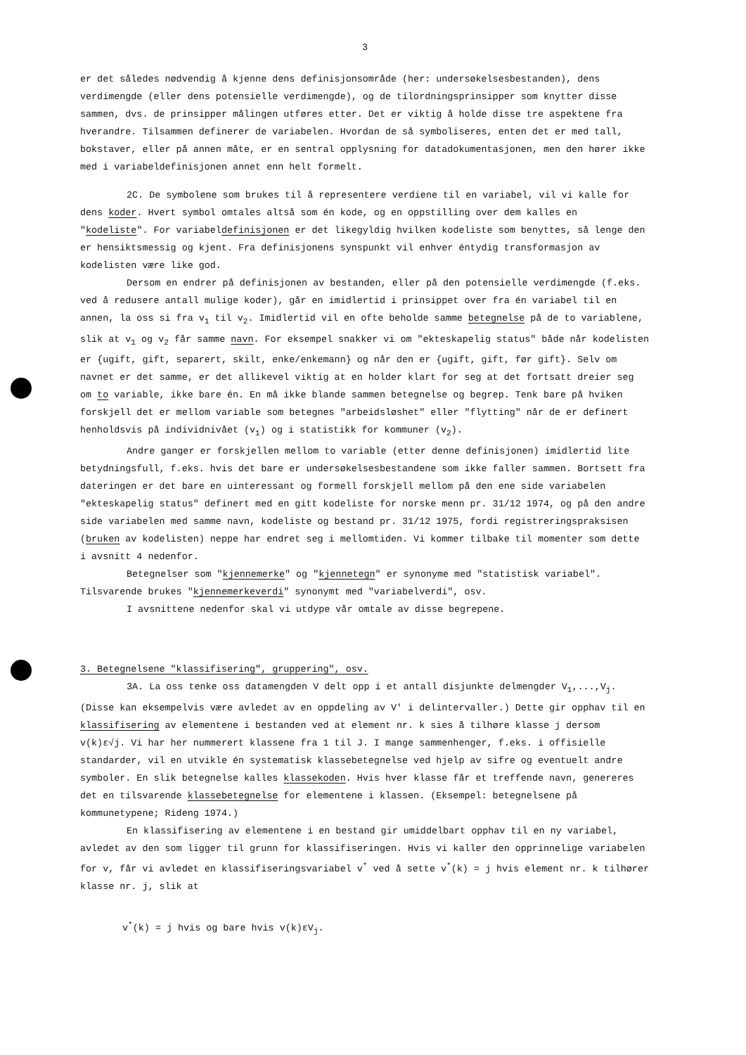3
er det således nødvendig å kjenne dens definisjonsområde (her: undersøkelsesbestanden), dens verdimengde (eller dens potensielle verdimengde), og de tilordningsprinsipper som knytter disse sammen, dvs. de prinsipper målingen utføres etter. Det er viktig å holde disse tre aspektene fra hverandre. Tilsammen definerer de variabelen. Hvordan de så symboliseres, enten det er med tall, bokstaver, eller på annen måte, er en sentral opplysning for datadokumentasjonen, men den hører ikke med i variabeldefinisjonen annet enn helt formelt.
2C. De symbolene som brukes til å representere verdiene til en variabel, vil vi kalle for dens koder. Hvert symbol omtales altså som én kode, og en oppstilling over dem kalles en "kodeliste". For variabeldefinisjonen er det likegyldig hvilken kodeliste som benyttes, så lenge den er hensiktsmessig og kjent. Fra definisjonens synspunkt vil enhver éntydig transformasjon av kodelisten være like god.
Dersom en endrer på definisjonen av bestanden, eller på den potensielle verdimengde (f.eks. ved å redusere antall mulige koder), går en imidlertid i prinsippet over fra én variabel til en annen, la oss si fra v<sub>1</sub> til v<sub>2</sub>. Imidlertid vil en ofte beholde samme betegnelse på de to variablene, slik at v<sub>1</sub> og v<sub>2</sub> får samme navn. For eksempel snakker vi om "ekteskapelig status" både når kodelisten er {ugift, gift, separert, skilt, enke/enkemann} og når den er {ugift, gift, før gift}. Selv om navnet er det samme, er det allikevel viktig at en holder klart for seg at det fortsatt dreier seg om to variable, ikke bare én. En må ikke blande sammen betegnelse og begrep. Tenk bare på hviken forskjell det er mellom variable som betegnes "arbeidsløshet" eller "flytting" når de er definert henholdsvis på individnivået (v<sub>1</sub>) og i statistikk for kommuner (v<sub>2</sub>).
Andre ganger er forskjellen mellom to variable (etter denne definisjonen) imidlertid lite betydningsfull, f.eks. hvis det bare er undersøkelsesbestandene som ikke faller sammen. Bortsett fra dateringen er det bare en uinteressant og formell forskjell mellom på den ene side variabelen "ekteskapelig status" definert med en gitt kodeliste for norske menn pr. 31/12 1974, og på den andre side variabelen med samme navn, kodeliste og bestand pr. 31/12 1975, fordi registreringspraksisen (bruken av kodelisten) neppe har endret seg i mellomtiden. Vi kommer tilbake til momenter som dette i avsnitt 4 nedenfor.
Betegnelser som "kjennemerke" og "kjennetegn" er synonyme med "statistisk variabel". Tilsvarende brukes "kjennemerkeverdi" synonymt med "variabelverdi", osv.
I avsnittene nedenfor skal vi utdype vår omtale av disse begrepene.
3. Betegnelsene "klassifisering", gruppering", osv.
3A. La oss tenke oss datamengden V delt opp i et antall disjunkte delmengder V<sub>1</sub>,...,V<sub>j</sub>. (Disse kan eksempelvis være avledet av en oppdeling av V' i delintervaller.) Dette gir opphav til en klassifisering av elementene i bestanden ved at element nr. k sies å tilhøre klasse j dersom v(k)ε√j. Vi har her nummerert klassene fra 1 til J. I mange sammenhenger, f.eks. i offisielle standarder, vil en utvikle én systematisk klassebetegnelse ved hjelp av sifre og eventuelt andre symboler. En slik betegnelse kalles klassekoden. Hvis hver klasse får et treffende navn, genereres det en tilsvarende klassebetegnelse for elementene i klassen. (Eksempel: betegnelsene på kommunetypene; Rideng 1974.)
En klassifisering av elementene i en bestand gir umiddelbart opphav til en ny variabel, avledet av den som ligger til grunn for klassifiseringen. Hvis vi kaller den opprinnelige variabelen for v, får vi avledet en klassifiseringsvariabel v<sup>*</sup> ved å sette v<sup>*</sup>(k) = j hvis element nr. k tilhører klasse nr. j, slik at
v<sup>*</sup>(k) = j hvis og bare hvis v(k)εV<sub>j</sub>.